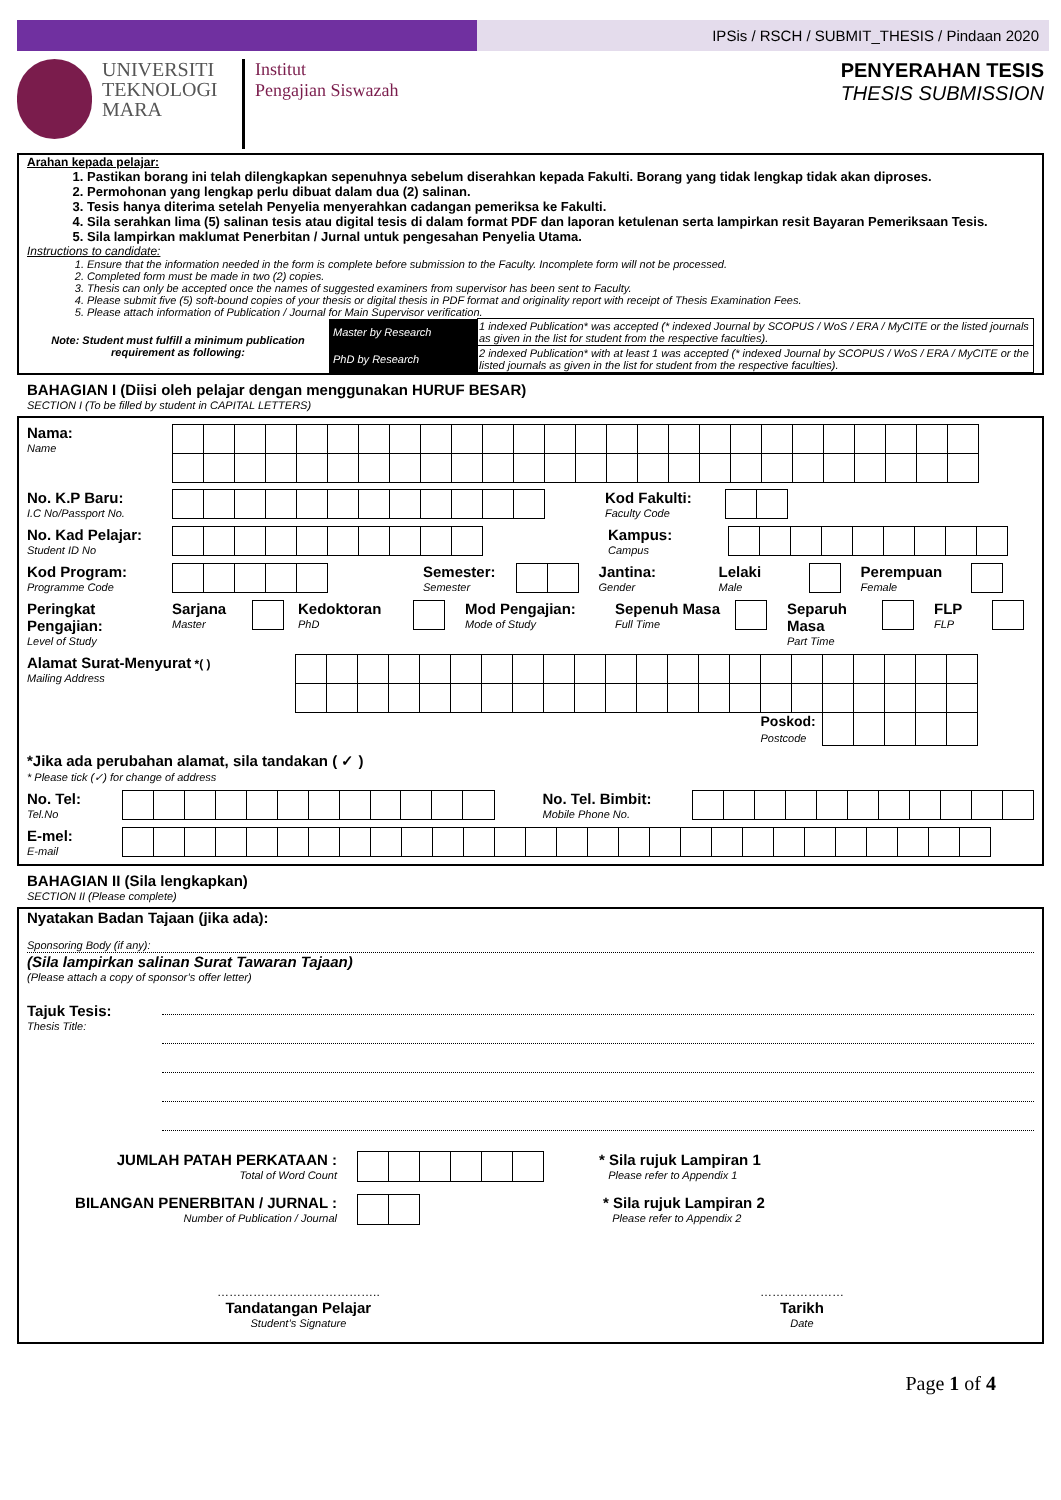IPSis / RSCH / SUBMIT_THESIS / Pindaan 2020
UNIVERSITI TEKNOLOGI MARA
Institut
Pengajian Siswazah
PENYERAHAN TESIS
THESIS SUBMISSION
Arahan kepada pelajar:
1. Pastikan borang ini telah dilengkapkan sepenuhnya sebelum diserahkan kepada Fakulti. Borang yang tidak lengkap tidak akan diproses.
2. Permohonan yang lengkap perlu dibuat dalam dua (2) salinan.
3. Tesis hanya diterima setelah Penyelia menyerahkan cadangan pemeriksa ke Fakulti.
4. Sila serahkan lima (5) salinan tesis atau digital tesis di dalam format PDF dan laporan ketulenan serta lampirkan resit Bayaran Pemeriksaan Tesis.
5. Sila lampirkan maklumat Penerbitan / Jurnal untuk pengesahan Penyelia Utama.
Instructions to candidate:
1. Ensure that the information needed in the form is complete before submission to the Faculty. Incomplete form will not be processed.
2. Completed form must be made in two (2) copies.
3. Thesis can only be accepted once the names of suggested examiners from supervisor has been sent to Faculty.
4. Please submit five (5) soft-bound copies of your thesis or digital thesis in PDF format and originality report with receipt of Thesis Examination Fees.
5. Please attach information of Publication / Journal for Main Supervisor verification.
| Note: Student must fulfill a minimum publication requirement as following: | Master by Research | 1 indexed Publication* was accepted (* indexed Journal by SCOPUS / WoS / ERA / MyCITE or the listed journals as given in the list for student from the respective faculties). |
| | PhD by Research | 2 indexed Publication* with at least 1 was accepted (* indexed Journal by SCOPUS / WoS / ERA / MyCITE or the listed journals as given in the list for student from the respective faculties). |
BAHAGIAN I (Diisi oleh pelajar dengan menggunakan HURUF BESAR)
SECTION I (To be filled by student in CAPITAL LETTERS)
Nama:
Name
No. K.P Baru:
I.C No/Passport No.
Kod Fakulti:
Faculty Code
No. Kad Pelajar:
Student ID No
Kampus:
Campus
Kod Program:
Programme Code
Semester:
Semester
Jantina:
Gender
Lelaki
Male
Perempuan
Female
Peringkat Pengajian:
Level of Study
Sarjana
Master
Kedoktoran
PhD
Mod Pengajian:
Mode of Study
Sepenuh Masa
Full Time
Separuh Masa
Part Time
FLP
FLP
Alamat Surat-Menyurat *( )
Mailing Address
| | | | | | | | | | | | | | | | Poskod: Postcode | | | | | | |
*Jika ada perubahan alamat, sila tandakan ( ✓ )
* Please tick (✓) for change of address
No. Tel:
Tel.No
No. Tel. Bimbit:
Mobile Phone No.
E-mel:
E-mail
BAHAGIAN II (Sila lengkapkan)
SECTION II (Please complete)
Nyatakan Badan Tajaan (jika ada):
Sponsoring Body (if any):
(Sila lampirkan salinan Surat Tawaran Tajaan)
(Please attach a copy of sponsor’s offer letter)
Tajuk Tesis:
Thesis Title:
JUMLAH PATAH PERKATAAN :
Total of Word Count
* Sila rujuk Lampiran 1
Please refer to Appendix 1
BILANGAN PENERBITAN / JURNAL :
Number of Publication / Journal
* Sila rujuk Lampiran 2
Please refer to Appendix 2
…………………………………..
Tandatangan Pelajar
Student’s Signature
…………………
Tarikh
Date
Page 1 of 4